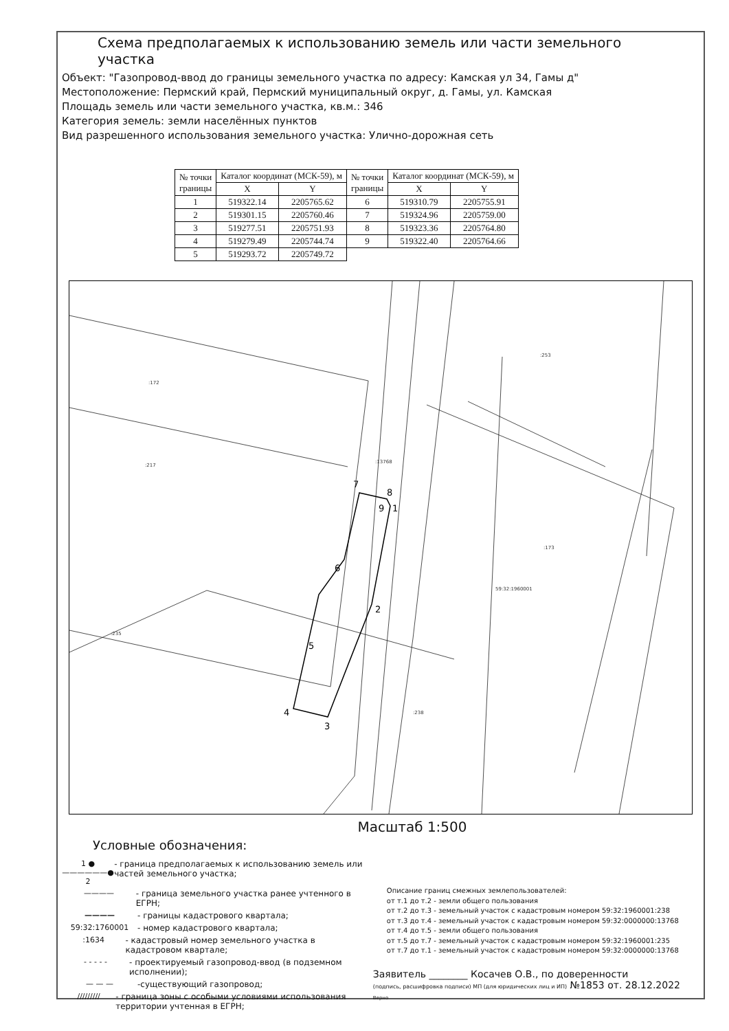Схема предполагаемых к использованию земель или части земельного участка
Объект: "Газопровод-ввод до границы земельного участка по адресу: Камская ул 34, Гамы д"
Местоположение: Пермский край, Пермский муниципальный округ, д. Гамы, ул. Камская
Площадь земель или части земельного участка, кв.м.: 346
Категория земель: земли населённых пунктов
Вид разрешенного использования земельного участка: Улично-дорожная сеть
| № точки границы | Каталог координат (МСК-59), м | | № точки границы | Каталог координат (МСК-59), м | |
| --- | --- | --- | --- | --- | --- |
| | X | Y | | X | Y |
| 1 | 519322.14 | 2205765.62 | 6 | 519310.79 | 2205755.91 |
| 2 | 519301.15 | 2205760.46 | 7 | 519324.96 | 2205759.00 |
| 3 | 519277.51 | 2205751.93 | 8 | 519323.36 | 2205764.80 |
| 4 | 519279.49 | 2205744.74 | 9 | 519322.40 | 2205764.66 |
| 5 | 519293.72 | 2205749.72 | | | |
:172
:217
:235
:13768
:173
59:32:1960001
:253
:238
7
8
9
1
6
2
5
4
3
Масштаб 1:500
Условные обозначения:
1 ●——————● 2 - граница предполагаемых к использованию земель или частей земельного участка;
———— - граница земельного участка ранее учтенного в ЕГРН;
———— - границы кадастрового квартала;
59:32:1760001 - номер кадастрового квартала;
:1634 - кадастровый номер земельного участка в кадастровом квартале;
- - - - - - проектируемый газопровод-ввод (в подземном исполнении);
— — — -существующий газопровод;
///////// - граница зоны с особыми условиями использования территории учтенная в ЕГРН;
Описание границ смежных землепользователей:
от т.1 до т.2 - земли общего пользования
от т.2 до т.3 - земельный участок с кадастровым номером 59:32:1960001:238
от т.3 до т.4 - земельный участок с кадастровым номером 59:32:0000000:13768
от т.4 до т.5 - земли общего пользования
от т.5 до т.7 - земельный участок с кадастровым номером 59:32:1960001:235
от т.7 до т.1 - земельный участок с кадастровым номером 59:32:0000000:13768
Заявитель ________ Косачев О.В., по доверенности
(подпись, расшифровка подписи) МП (для юридических лиц и ИП) №1853 от. 28.12.2022 Верно